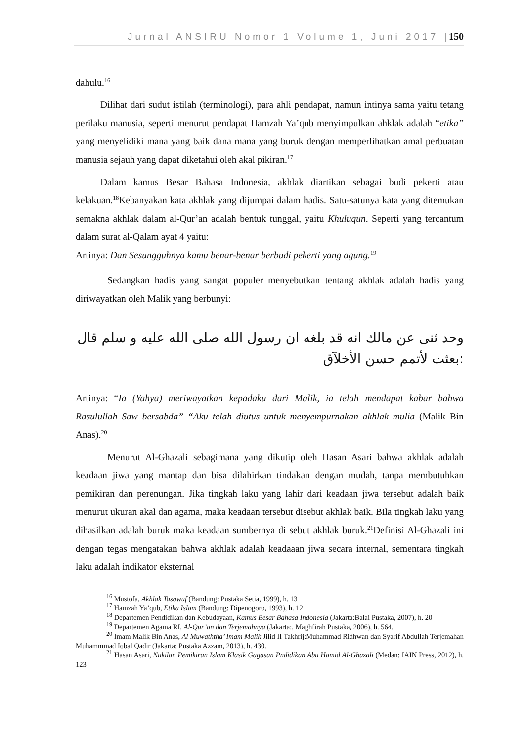Jurnal ANSIRU Nomor 1 Volume 1, Juni 2017 | 150
dahulu.<sup>16</sup>
Dilihat dari sudut istilah (terminologi), para ahli pendapat, namun intinya sama yaitu tetang perilaku manusia, seperti menurut pendapat Hamzah Ya’qub menyimpulkan ahklak adalah “etika” yang menyelidiki mana yang baik dana mana yang buruk dengan memperlihatkan amal perbuatan manusia sejauh yang dapat diketahui oleh akal pikiran.<sup>17</sup>
Dalam kamus Besar Bahasa Indonesia, akhlak diartikan sebagai budi pekerti atau kelakuan.<sup>18</sup>Kebanyakan kata akhlak yang dijumpai dalam hadis. Satu-satunya kata yang ditemukan semakna akhlak dalam al-Qur’an adalah bentuk tunggal, yaitu Khuluqun. Seperti yang tercantum dalam surat al-Qalam ayat 4 yaitu:
Artinya: Dan Sesungguhnya kamu benar-benar berbudi pekerti yang agung.<sup>19</sup>
Sedangkan hadis yang sangat populer menyebutkan tentang akhlak adalah hadis yang diriwayatkan oleh Malik yang berbunyi:
وحد ثنى عن مالك انه قد بلغه ان رسول الله صلى الله عليه و سلم قال :بعثت لأتمم حسن الأخلآق
Artinya: “Ia (Yahya) meriwayatkan kepadaku dari Malik, ia telah mendapat kabar bahwa Rasulullah Saw bersabda” “Aku telah diutus untuk menyempurnakan akhlak mulia (Malik Bin Anas).<sup>20</sup>
Menurut Al-Ghazali sebagimana yang dikutip oleh Hasan Asari bahwa akhlak adalah keadaan jiwa yang mantap dan bisa dilahirkan tindakan dengan mudah, tanpa membutuhkan pemikiran dan perenungan. Jika tingkah laku yang lahir dari keadaan jiwa tersebut adalah baik menurut ukuran akal dan agama, maka keadaan tersebut disebut akhlak baik. Bila tingkah laku yang dihasilkan adalah buruk maka keadaan sumbernya di sebut akhlak buruk.<sup>21</sup>Definisi Al-Ghazali ini dengan tegas mengatakan bahwa akhlak adalah keadaaan jiwa secara internal, sementara tingkah laku adalah indikator eksternal
<sup>16</sup> Mustofa, Akhlak Tasawuf (Bandung: Pustaka Setia, 1999), h. 13
<sup>17</sup> Hamzah Ya’qub, Etika Islam (Bandung: Dipenogoro, 1993), h. 12
<sup>18</sup> Departemen Pendidikan dan Kebudayaan, Kamus Besar Bahasa Indonesia (Jakarta:Balai Pustaka, 2007), h. 20
<sup>19</sup> Departemen Agama RI, Al-Qur’an dan Terjemahnya (Jakarta:, Maghfirah Pustaka, 2006), h. 564.
<sup>20</sup> Imam Malik Bin Anas, Al Muwaththa’ Imam Malik Jilid II Takhrij:Muhammad Ridhwan dan Syarif Abdullah Terjemahan Muhammmad Iqbal Qadir (Jakarta: Pustaka Azzam, 2013), h. 430.
<sup>21</sup> Hasan Asari, Nukilan Pemikiran Islam Klasik Gagasan Pndidikan Abu Hamid Al-Ghazali (Medan: IAIN Press, 2012), h. 123